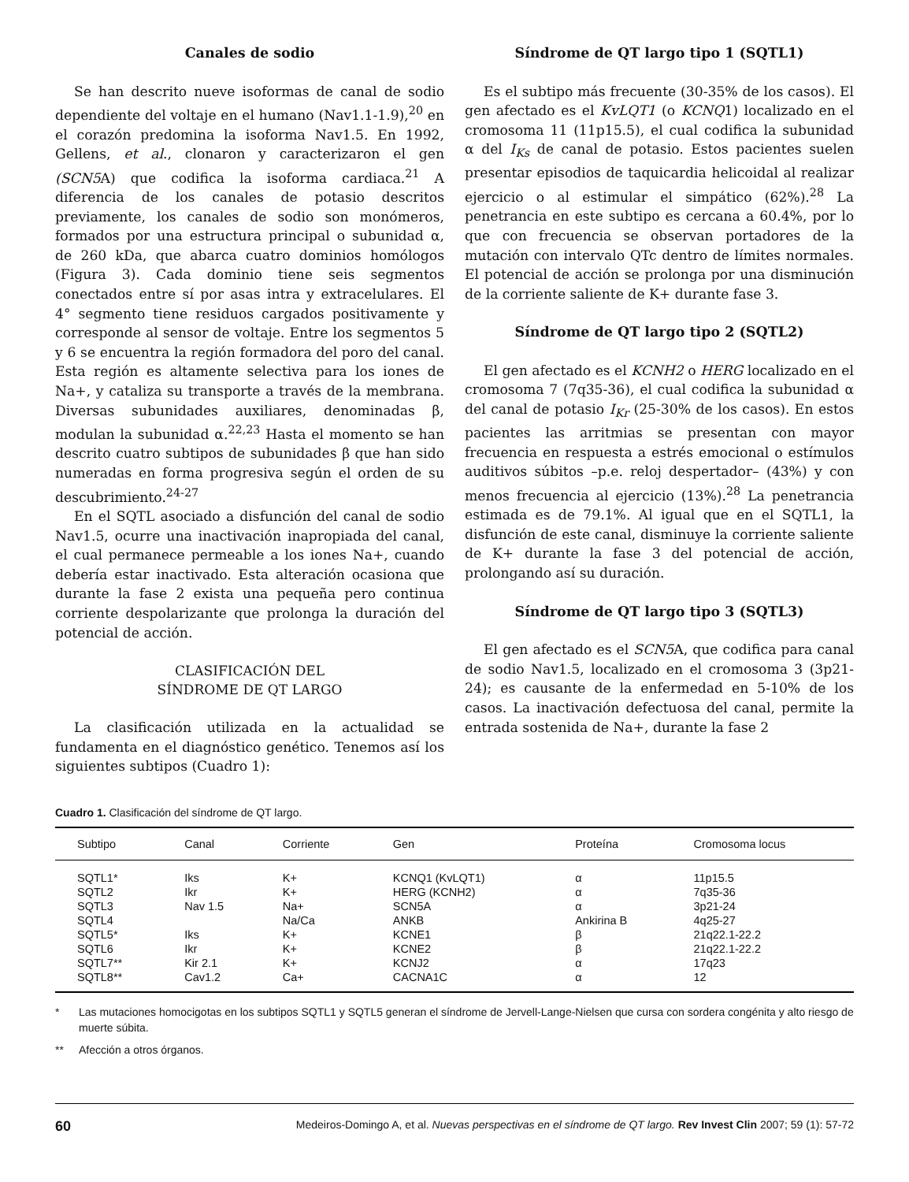Canales de sodio
Se han descrito nueve isoformas de canal de sodio dependiente del voltaje en el humano (Nav1.1-1.9),<sup>20</sup> en el corazón predomina la isoforma Nav1.5. En 1992, Gellens, et al., clonaron y caracterizaron el gen (SCN5 A) que codifica la isoforma cardiaca.<sup>21</sup> A diferencia de los canales de potasio descritos previamente, los canales de sodio son monómeros, formados por una estructura principal o subunidad α, de 260 kDa, que abarca cuatro dominios homólogos (Figura 3). Cada dominio tiene seis segmentos conectados entre sí por asas intra y extracelulares. El 4° segmento tiene residuos cargados positivamente y corresponde al sensor de voltaje. Entre los segmentos 5 y 6 se encuentra la región formadora del poro del canal. Esta región es altamente selectiva para los iones de Na+, y cataliza su transporte a través de la membrana. Diversas subunidades auxiliares, denominadas β, modulan la subunidad α.<sup>22,23</sup> Hasta el momento se han descrito cuatro subtipos de subunidades β que han sido numeradas en forma progresiva según el orden de su descubrimiento.<sup>24-27</sup>
En el SQTL asociado a disfunción del canal de sodio Nav1.5, ocurre una inactivación inapropiada del canal, el cual permanece permeable a los iones Na+, cuando debería estar inactivado. Esta alteración ocasiona que durante la fase 2 exista una pequeña pero continua corriente despolarizante que prolonga la duración del potencial de acción.
CLASIFICACIÓN DEL
SÍNDROME DE QT LARGO
La clasificación utilizada en la actualidad se fundamenta en el diagnóstico genético. Tenemos así los siguientes subtipos (Cuadro 1):
Síndrome de QT largo tipo 1 (SQTL1)
Es el subtipo más frecuente (30-35% de los casos). El gen afectado es el KvLQT1 (o KCNQ1) localizado en el cromosoma 11 (11p15.5), el cual codifica la subunidad α del I<sub>Ks</sub> de canal de potasio. Estos pacientes suelen presentar episodios de taquicardia helicoidal al realizar ejercicio o al estimular el simpático (62%).<sup>28</sup> La penetrancia en este subtipo es cercana a 60.4%, por lo que con frecuencia se observan portadores de la mutación con intervalo QTc dentro de límites normales. El potencial de acción se prolonga por una disminución de la corriente saliente de K+ durante fase 3.
Síndrome de QT largo tipo 2 (SQTL2)
El gen afectado es el KCNH2 o HERG localizado en el cromosoma 7 (7q35-36), el cual codifica la subunidad α del canal de potasio I<sub>Kr</sub> (25-30% de los casos). En estos pacientes las arritmias se presentan con mayor frecuencia en respuesta a estrés emocional o estímulos auditivos súbitos –p.e. reloj despertador– (43%) y con menos frecuencia al ejercicio (13%).<sup>28</sup> La penetrancia estimada es de 79.1%. Al igual que en el SQTL1, la disfunción de este canal, disminuye la corriente saliente de K+ durante la fase 3 del potencial de acción, prolongando así su duración.
Síndrome de QT largo tipo 3 (SQTL3)
El gen afectado es el SCN5 A, que codifica para canal de sodio Nav1.5, localizado en el cromosoma 3 (3p21-24); es causante de la enfermedad en 5-10% de los casos. La inactivación defectuosa del canal, permite la entrada sostenida de Na+, durante la fase 2
Cuadro 1. Clasificación del síndrome de QT largo.
| Subtipo | Canal | Corriente | Gen | Proteína | Cromosoma locus |
| --- | --- | --- | --- | --- | --- |
| SQTL1* | Iks | K+ | KCNQ1 (KvLQT1) | α | 11p15.5 |
| SQTL2 | Ikr | K+ | HERG (KCNH2) | α | 7q35-36 |
| SQTL3 | Nav 1.5 | Na+ | SCN5A | α | 3p21-24 |
| SQTL4 | | Na/Ca | ANKB | Ankirina B | 4q25-27 |
| SQTL5* | Iks | K+ | KCNE1 | β | 21q22.1-22.2 |
| SQTL6 | Ikr | K+ | KCNE2 | β | 21q22.1-22.2 |
| SQTL7** | Kir 2.1 | K+ | KCNJ2 | α | 17q23 |
| SQTL8** | Cav1.2 | Ca+ | CACNA1C | α | 12 |
* Las mutaciones homocigotas en los subtipos SQTL1 y SQTL5 generan el síndrome de Jervell-Lange-Nielsen que cursa con sordera congénita y alto riesgo de muerte súbita.
** Afección a otros órganos.
60 Medeiros-Domingo A, et al. Nuevas perspectivas en el síndrome de QT largo. Rev Invest Clin 2007; 59 (1): 57-72